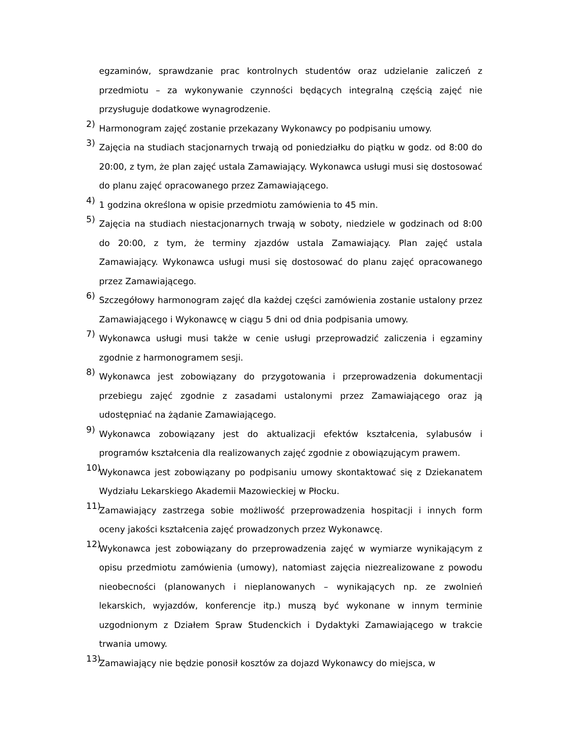egzaminów, sprawdzanie prac kontrolnych studentów oraz udzielanie zaliczeń z przedmiotu – za wykonywanie czynności będących integralną częścią zajęć nie przysługuje dodatkowe wynagrodzenie.
2) Harmonogram zajęć zostanie przekazany Wykonawcy po podpisaniu umowy.
3) Zajęcia na studiach stacjonarnych trwają od poniedziałku do piątku w godz. od 8:00 do 20:00, z tym, że plan zajęć ustala Zamawiający. Wykonawca usługi musi się dostosować do planu zajęć opracowanego przez Zamawiającego.
4) 1 godzina określona w opisie przedmiotu zamówienia to 45 min.
5) Zajęcia na studiach niestacjonarnych trwają w soboty, niedziele w godzinach od 8:00 do 20:00, z tym, że terminy zjazdów ustala Zamawiający. Plan zajęć ustala Zamawiający. Wykonawca usługi musi się dostosować do planu zajęć opracowanego przez Zamawiającego.
6) Szczegółowy harmonogram zajęć dla każdej części zamówienia zostanie ustalony przez Zamawiającego i Wykonawcę w ciągu 5 dni od dnia podpisania umowy.
7) Wykonawca usługi musi także w cenie usługi przeprowadzić zaliczenia i egzaminy zgodnie z harmonogramem sesji.
8) Wykonawca jest zobowiązany do przygotowania i przeprowadzenia dokumentacji przebiegu zajęć zgodnie z zasadami ustalonymi przez Zamawiającego oraz ją udostępniać na żądanie Zamawiającego.
9) Wykonawca zobowiązany jest do aktualizacji efektów kształcenia, sylabusów i programów kształcenia dla realizowanych zajęć zgodnie z obowiązującym prawem.
10) Wykonawca jest zobowiązany po podpisaniu umowy skontaktować się z Dziekanatem Wydziału Lekarskiego Akademii Mazowieckiej w Płocku.
11) Zamawiający zastrzega sobie możliwość przeprowadzenia hospitacji i innych form oceny jakości kształcenia zajęć prowadzonych przez Wykonawcę.
12) Wykonawca jest zobowiązany do przeprowadzenia zajęć w wymiarze wynikającym z opisu przedmiotu zamówienia (umowy), natomiast zajęcia niezrealizowane z powodu nieobecności (planowanych i nieplanowanych – wynikających np. ze zwolnień lekarskich, wyjazdów, konferencje itp.) muszą być wykonane w innym terminie uzgodnionym z Działem Spraw Studenckich i Dydaktyki Zamawiającego w trakcie trwania umowy.
13) Zamawiający nie będzie ponosił kosztów za dojazd Wykonawcy do miejsca, w